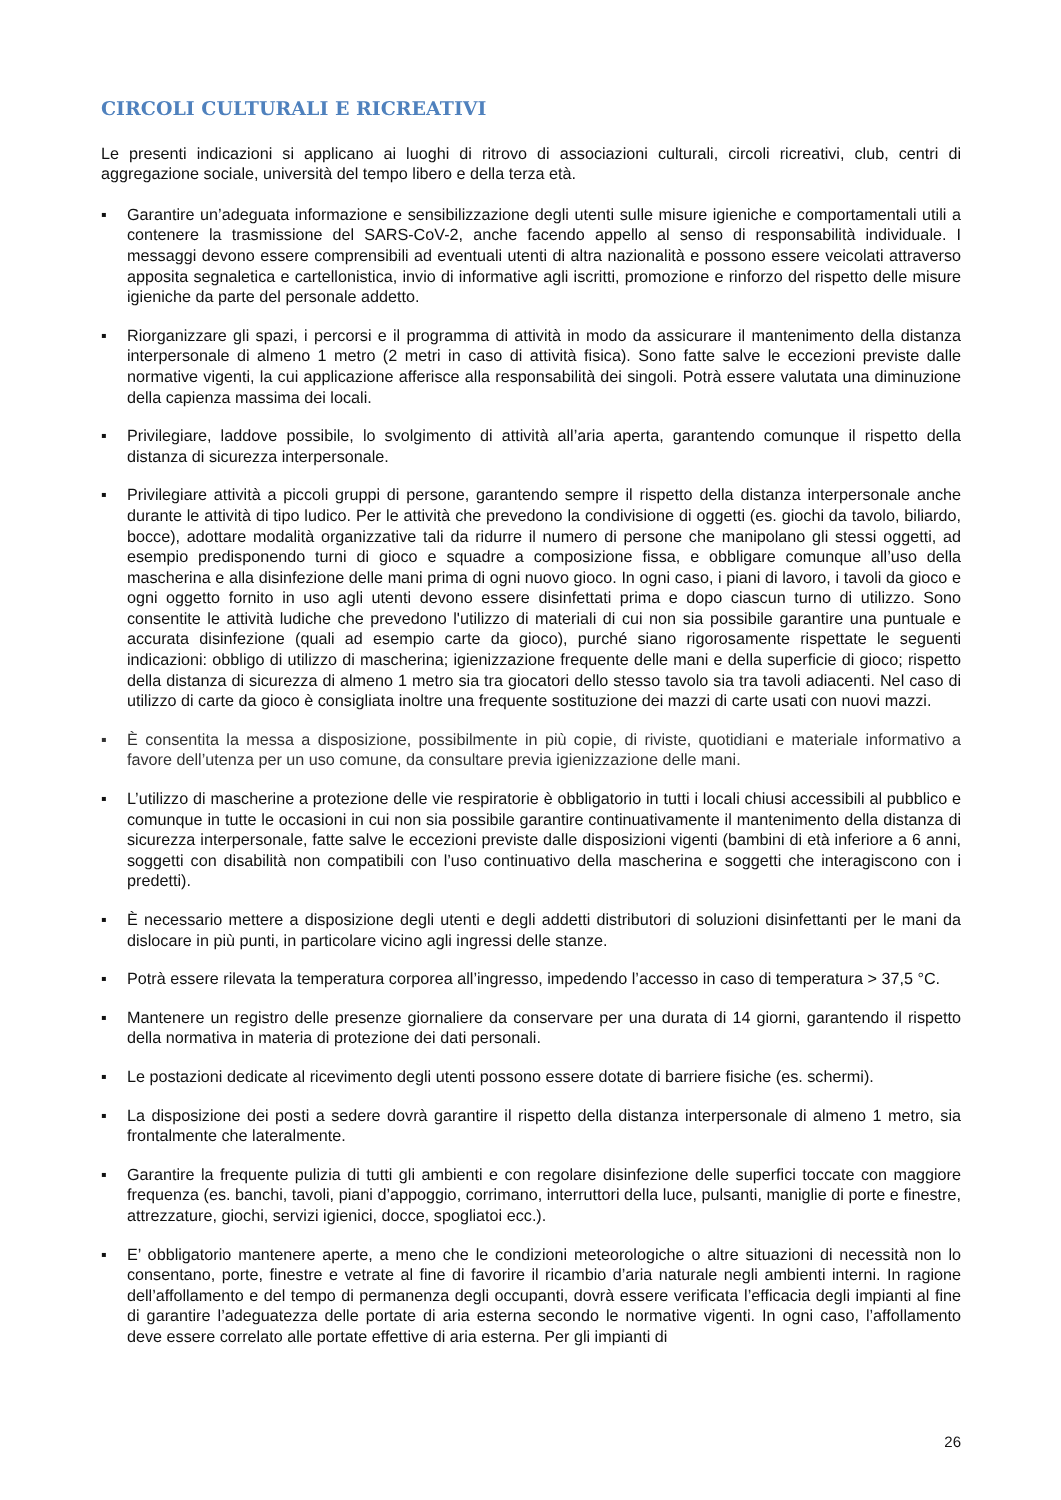CIRCOLI CULTURALI E RICREATIVI
Le presenti indicazioni si applicano ai luoghi di ritrovo di associazioni culturali, circoli ricreativi, club, centri di aggregazione sociale, università del tempo libero e della terza età.
▪ Garantire un’adeguata informazione e sensibilizzazione degli utenti sulle misure igieniche e comportamentali utili a contenere la trasmissione del SARS-CoV-2, anche facendo appello al senso di responsabilità individuale. I messaggi devono essere comprensibili ad eventuali utenti di altra nazionalità e possono essere veicolati attraverso apposita segnaletica e cartellonistica, invio di informative agli iscritti, promozione e rinforzo del rispetto delle misure igieniche da parte del personale addetto.
▪ Riorganizzare gli spazi, i percorsi e il programma di attività in modo da assicurare il mantenimento della distanza interpersonale di almeno 1 metro (2 metri in caso di attività fisica). Sono fatte salve le eccezioni previste dalle normative vigenti, la cui applicazione afferisce alla responsabilità dei singoli. Potrà essere valutata una diminuzione della capienza massima dei locali.
▪ Privilegiare, laddove possibile, lo svolgimento di attività all’aria aperta, garantendo comunque il rispetto della distanza di sicurezza interpersonale.
▪ Privilegiare attività a piccoli gruppi di persone, garantendo sempre il rispetto della distanza interpersonale anche durante le attività di tipo ludico. Per le attività che prevedono la condivisione di oggetti (es. giochi da tavolo, biliardo, bocce), adottare modalità organizzative tali da ridurre il numero di persone che manipolano gli stessi oggetti, ad esempio predisponendo turni di gioco e squadre a composizione fissa, e obbligare comunque all’uso della mascherina e alla disinfezione delle mani prima di ogni nuovo gioco. In ogni caso, i piani di lavoro, i tavoli da gioco e ogni oggetto fornito in uso agli utenti devono essere disinfettati prima e dopo ciascun turno di utilizzo. Sono consentite le attività ludiche che prevedono l'utilizzo di materiali di cui non sia possibile garantire una puntuale e accurata disinfezione (quali ad esempio carte da gioco), purché siano rigorosamente rispettate le seguenti indicazioni: obbligo di utilizzo di mascherina; igienizzazione frequente delle mani e della superficie di gioco; rispetto della distanza di sicurezza di almeno 1 metro sia tra giocatori dello stesso tavolo sia tra tavoli adiacenti. Nel caso di utilizzo di carte da gioco è consigliata inoltre una frequente sostituzione dei mazzi di carte usati con nuovi mazzi.
▪ È consentita la messa a disposizione, possibilmente in più copie, di riviste, quotidiani e materiale informativo a favore dell’utenza per un uso comune, da consultare previa igienizzazione delle mani.
▪ L’utilizzo di mascherine a protezione delle vie respiratorie è obbligatorio in tutti i locali chiusi accessibili al pubblico e comunque in tutte le occasioni in cui non sia possibile garantire continuativamente il mantenimento della distanza di sicurezza interpersonale, fatte salve le eccezioni previste dalle disposizioni vigenti (bambini di età inferiore a 6 anni, soggetti con disabilità non compatibili con l’uso continuativo della mascherina e soggetti che interagiscono con i predetti).
▪ È necessario mettere a disposizione degli utenti e degli addetti distributori di soluzioni disinfettanti per le mani da dislocare in più punti, in particolare vicino agli ingressi delle stanze.
▪ Potrà essere rilevata la temperatura corporea all’ingresso, impedendo l’accesso in caso di temperatura > 37,5 °C.
▪ Mantenere un registro delle presenze giornaliere da conservare per una durata di 14 giorni, garantendo il rispetto della normativa in materia di protezione dei dati personali.
▪ Le postazioni dedicate al ricevimento degli utenti possono essere dotate di barriere fisiche (es. schermi).
▪ La disposizione dei posti a sedere dovrà garantire il rispetto della distanza interpersonale di almeno 1 metro, sia frontalmente che lateralmente.
▪ Garantire la frequente pulizia di tutti gli ambienti e con regolare disinfezione delle superfici toccate con maggiore frequenza (es. banchi, tavoli, piani d’appoggio, corrimano, interruttori della luce, pulsanti, maniglie di porte e finestre, attrezzature, giochi, servizi igienici, docce, spogliatoi ecc.).
▪ E’ obbligatorio mantenere aperte, a meno che le condizioni meteorologiche o altre situazioni di necessità non lo consentano, porte, finestre e vetrate al fine di favorire il ricambio d’aria naturale negli ambienti interni. In ragione dell’affollamento e del tempo di permanenza degli occupanti, dovrà essere verificata l’efficacia degli impianti al fine di garantire l’adeguatezza delle portate di aria esterna secondo le normative vigenti. In ogni caso, l’affollamento deve essere correlato alle portate effettive di aria esterna. Per gli impianti di
26